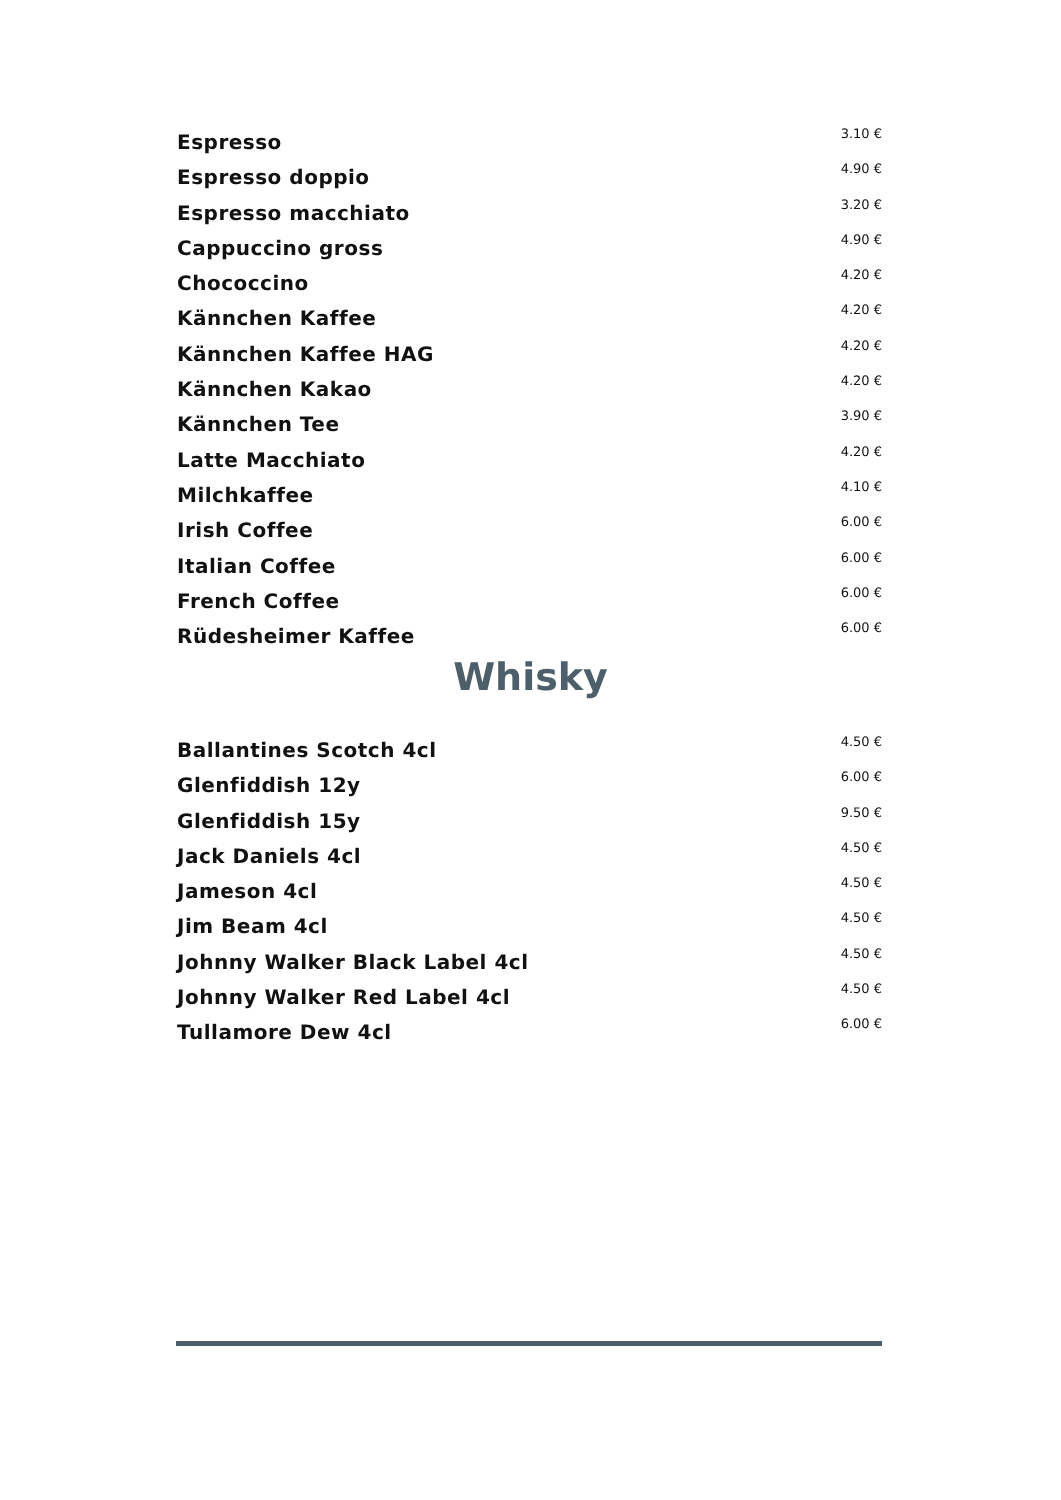| Espresso | 3.10 € |
| Espresso doppio | 4.90 € |
| Espresso macchiato | 3.20 € |
| Cappuccino gross | 4.90 € |
| Chococcino | 4.20 € |
| Kännchen Kaffee | 4.20 € |
| Kännchen Kaffee HAG | 4.20 € |
| Kännchen Kakao | 4.20 € |
| Kännchen Tee | 3.90 € |
| Latte Macchiato | 4.20 € |
| Milchkaffee | 4.10 € |
| Irish Coffee | 6.00 € |
| Italian Coffee | 6.00 € |
| French Coffee | 6.00 € |
| Rüdesheimer Kaffee | 6.00 € |
Whisky
| Ballantines Scotch 4cl | 4.50 € |
| Glenfiddish 12y | 6.00 € |
| Glenfiddish 15y | 9.50 € |
| Jack Daniels 4cl | 4.50 € |
| Jameson 4cl | 4.50 € |
| Jim Beam 4cl | 4.50 € |
| Johnny Walker Black Label 4cl | 4.50 € |
| Johnny Walker Red Label 4cl | 4.50 € |
| Tullamore Dew 4cl | 6.00 € |